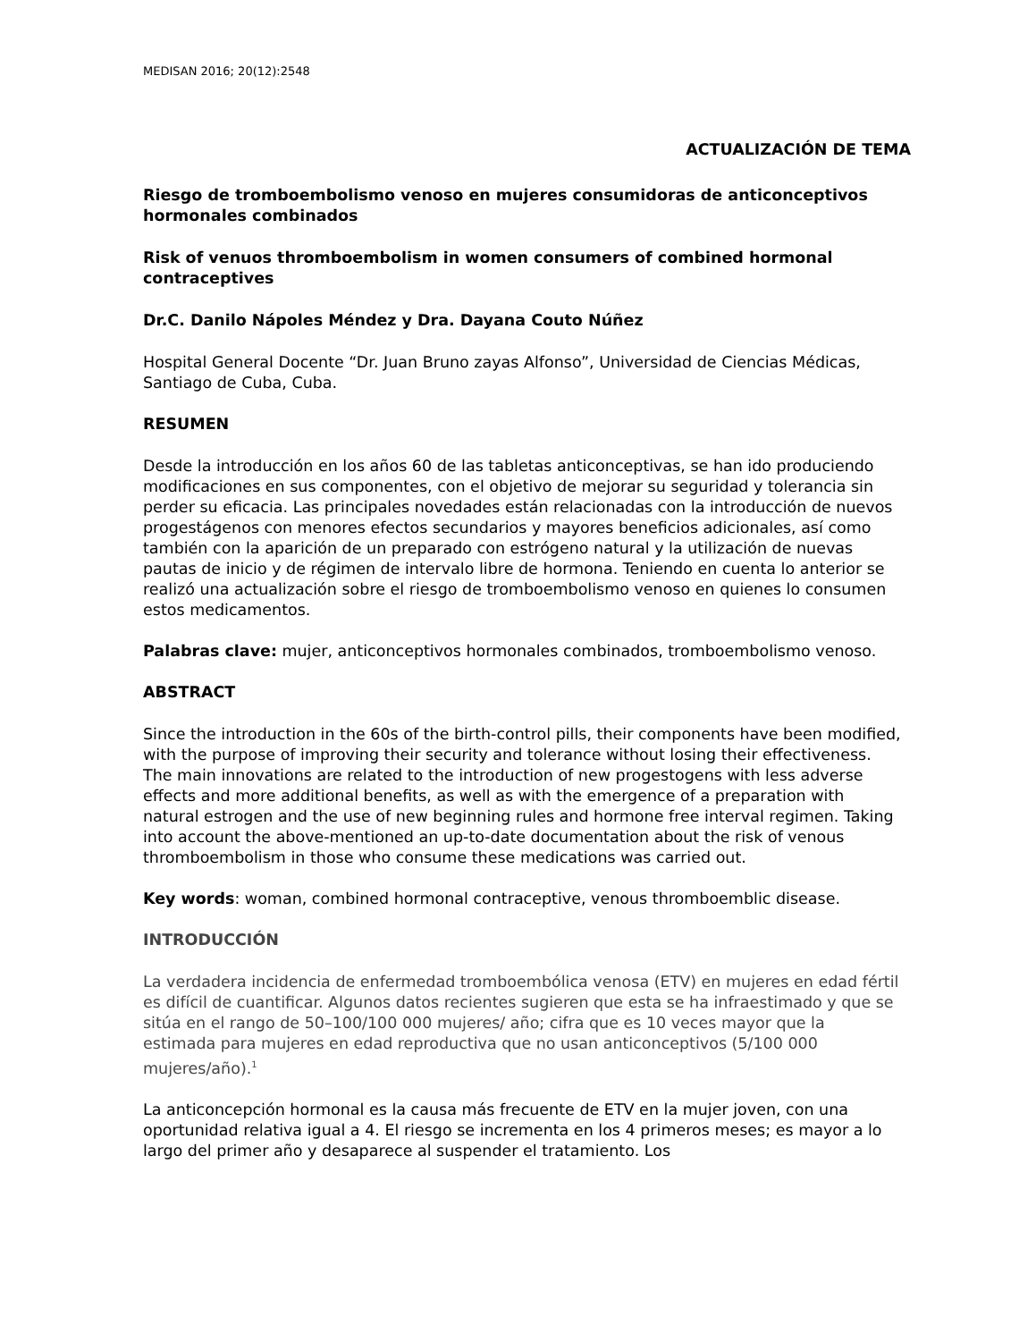MEDISAN 2016; 20(12):2548
ACTUALIZACIÓN DE TEMA
Riesgo de tromboembolismo venoso en mujeres consumidoras de anticonceptivos hormonales combinados
Risk of venuos thromboembolism in women consumers of combined hormonal contraceptives
Dr.C. Danilo Nápoles Méndez y Dra. Dayana Couto Núñez
Hospital General Docente “Dr. Juan Bruno zayas Alfonso”, Universidad de Ciencias Médicas, Santiago de Cuba, Cuba.
RESUMEN
Desde la introducción en los años 60 de las tabletas anticonceptivas, se han ido produciendo modificaciones en sus componentes, con el objetivo de mejorar su seguridad y tolerancia sin perder su eficacia. Las principales novedades están relacionadas con la introducción de nuevos progestágenos con menores efectos secundarios y mayores beneficios adicionales, así como también con la aparición de un preparado con estrógeno natural y la utilización de nuevas pautas de inicio y de régimen de intervalo libre de hormona. Teniendo en cuenta lo anterior se realizó una actualización sobre el riesgo de tromboembolismo venoso en quienes lo consumen estos medicamentos.
Palabras clave: mujer, anticonceptivos hormonales combinados, tromboembolismo venoso.
ABSTRACT
Since the introduction in the 60s of the birth-control pills, their components have been modified, with the purpose of improving their security and tolerance without losing their effectiveness. The main innovations are related to the introduction of new progestogens with less adverse effects and more additional benefits, as well as with the emergence of a preparation with natural estrogen and the use of new beginning rules and hormone free interval regimen. Taking into account the above-mentioned an up-to-date documentation about the risk of venous thromboembolism in those who consume these medications was carried out.
Key words: woman, combined hormonal contraceptive, venous thromboemblic disease.
INTRODUCCIÓN
La verdadera incidencia de enfermedad tromboembólica venosa (ETV) en mujeres en edad fértil es difícil de cuantificar. Algunos datos recientes sugieren que esta se ha infraestimado y que se sitúa en el rango de 50–100/100 000 mujeres/ año; cifra que es 10 veces mayor que la estimada para mujeres en edad reproductiva que no usan anticonceptivos (5/100 000 mujeres/año).<sup>1</sup>
La anticoncepción hormonal es la causa más frecuente de ETV en la mujer joven, con una oportunidad relativa igual a 4. El riesgo se incrementa en los 4 primeros meses; es mayor a lo largo del primer año y desaparece al suspender el tratamiento. Los